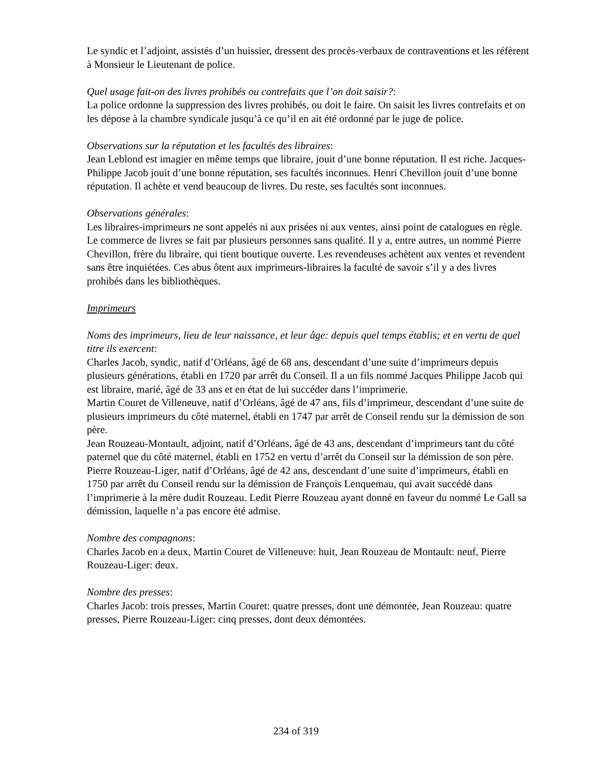Le syndic et l’adjoint, assistés d’un huissier, dressent des procès-verbaux de contraventions et les réfèrent à Monsieur le Lieutenant de police.
Quel usage fait-on des livres prohibés ou contrefaits que l’on doit saisir?:
La police ordonne la suppression des livres prohibés, ou doit le faire. On saisit les livres contrefaits et on les dépose à la chambre syndicale jusqu’à ce qu’il en ait été ordonné par le juge de police.
Observations sur la réputation et les facultés des libraires:
Jean Leblond est imagier en même temps que libraire, jouit d’une bonne réputation. Il est riche. Jacques-Philippe Jacob jouit d’une bonne réputation, ses facultés inconnues. Henri Chevillon jouit d’une bonne réputation. Il achète et vend beaucoup de livres. Du reste, ses facultés sont inconnues.
Observations générales:
Les libraires-imprimeurs ne sont appelés ni aux prisées ni aux ventes, ainsi point de catalogues en règle. Le commerce de livres se fait par plusieurs personnes sans qualité. Il y a, entre autres, un nommé Pierre Chevillon, frère du libraire, qui tient boutique ouverte. Les revendeuses achètent aux ventes et revendent sans être inquiétées. Ces abus ôtent aux imprimeurs-libraires la faculté de savoir s’il y a des livres prohibés dans les bibliothèques.
Imprimeurs
Noms des imprimeurs, lieu de leur naissance, et leur âge: depuis quel temps établis; et en vertu de quel titre ils exercent:
Charles Jacob, syndic, natif d’Orléans, âgé de 68 ans, descendant d’une suite d’imprimeurs depuis plusieurs générations, établi en 1720 par arrêt du Conseil. Il a un fils nommé Jacques Philippe Jacob qui est libraire, marié, âgé de 33 ans et en état de lui succéder dans l’imprimerie.
Martin Couret de Villeneuve, natif d’Orléans, âgé de 47 ans, fils d’imprimeur, descendant d’une suite de plusieurs imprimeurs du côté maternel, établi en 1747 par arrêt de Conseil rendu sur la démission de son père.
Jean Rouzeau-Montault, adjoint, natif d’Orléans, âgé de 43 ans, descendant d’imprimeurs tant du côté paternel que du côté maternel, établi en 1752 en vertu d’arrêt du Conseil sur la démission de son père.
Pierre Rouzeau-Liger, natif d’Orléans, âgé de 42 ans, descendant d’une suite d’imprimeurs, établi en 1750 par arrêt du Conseil rendu sur la démission de François Lenquemau, qui avait succédé dans l’imprimerie à la mère dudit Rouzeau. Ledit Pierre Rouzeau ayant donné en faveur du nommé Le Gall sa démission, laquelle n’a pas encore été admise.
Nombre des compagnons:
Charles Jacob en a deux, Martin Couret de Villeneuve: huit, Jean Rouzeau de Montault: neuf, Pierre Rouzeau-Liger: deux.
Nombre des presses:
Charles Jacob: trois presses, Martin Couret: quatre presses, dont une démontée, Jean Rouzeau: quatre presses, Pierre Rouzeau-Liger: cinq presses, dont deux démontées.
234 of 319